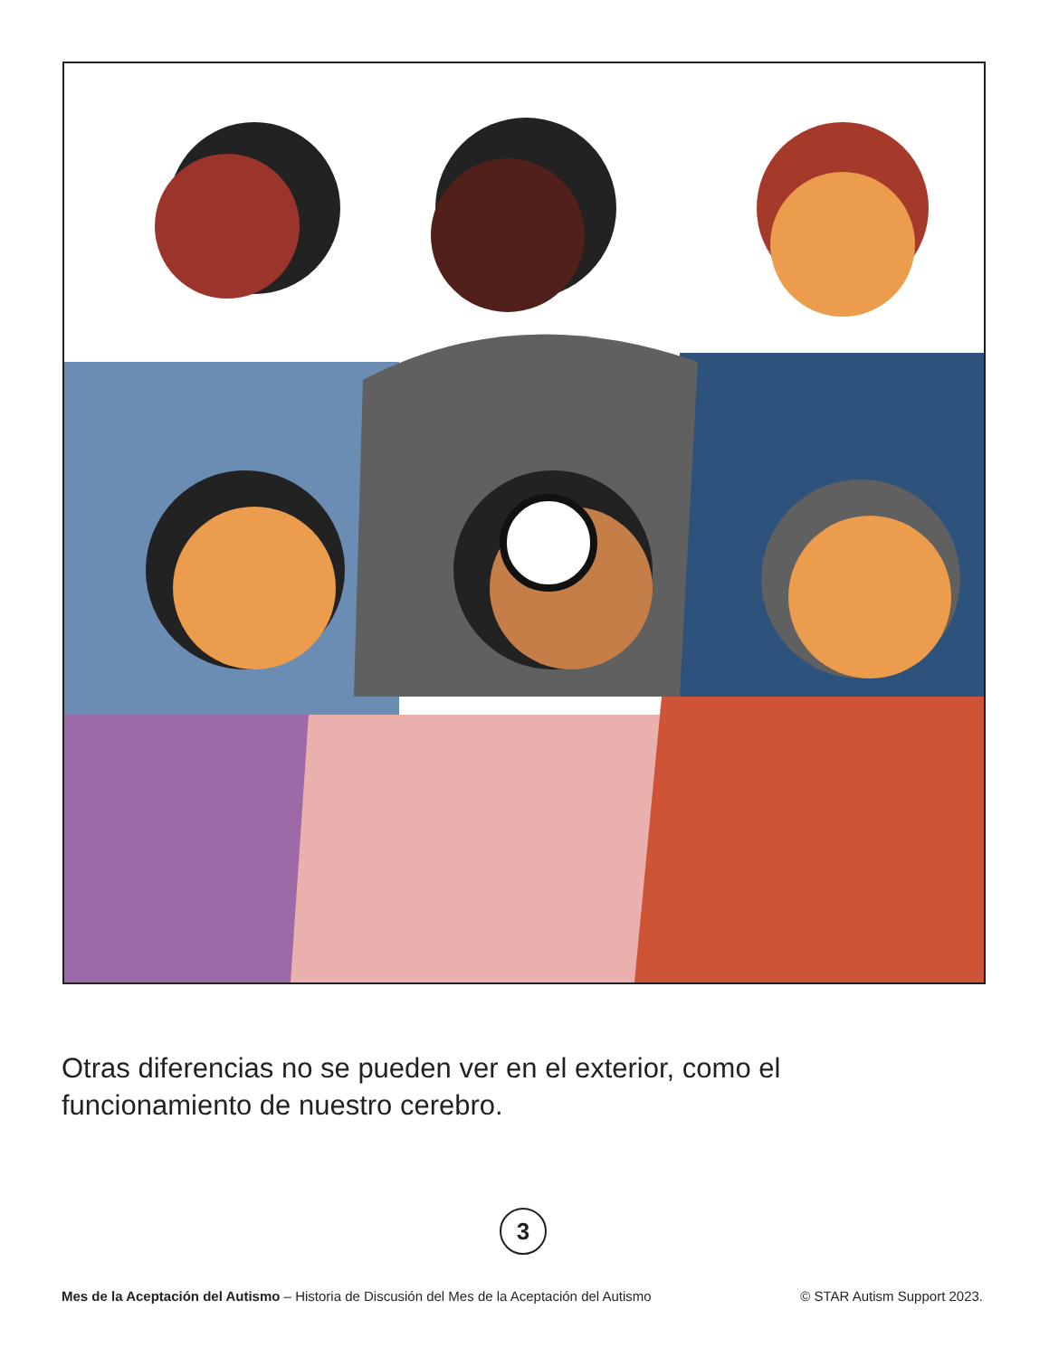Otras diferencias no se pueden ver en el exterior, como el funcionamiento de nuestro cerebro.
3
Mes de la Aceptación del Autismo – Historia de Discusión del Mes de la Aceptación del Autismo © STAR Autism Support 2023.